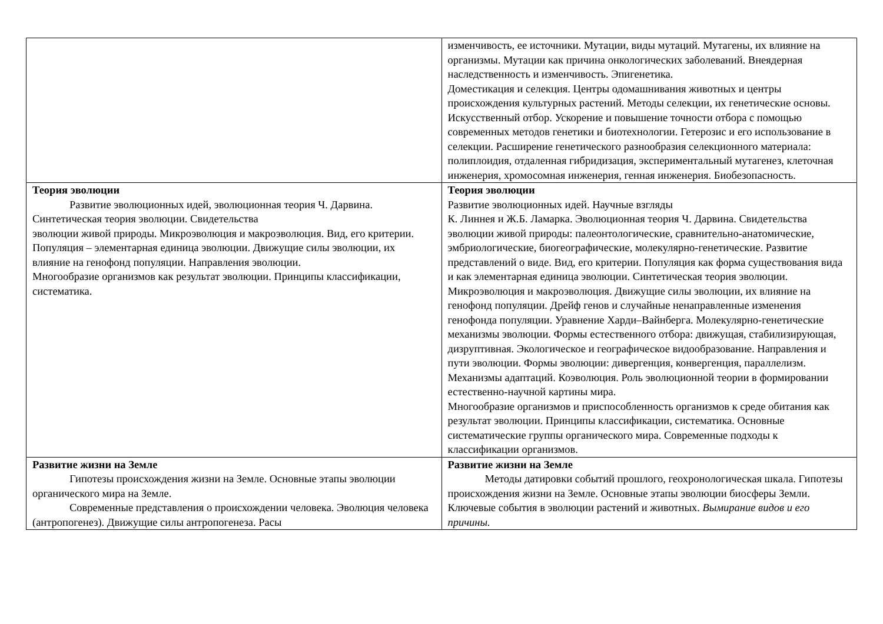| | изменчивость, ее источники. Мутации, виды мутаций. Мутагены, их влияние на организмы. Мутации как причина онкологических заболеваний. Внеядерная наследственность и изменчивость. Эпигенетика. Доместикация и селекция. Центры одомашнивания животных и центры происхождения культурных растений. Методы селекции, их генетические основы. Искусственный отбор. Ускорение и повышение точности отбора с помощью современных методов генетики и биотехнологии. Гетерозис и его использование в селекции. Расширение генетического разнообразия селекционного материала: полиплоидия, отдаленная гибридизация, экспериментальный мутагенез, клеточная инженерия, хромосомная инженерия, генная инженерия. Биобезопасность. |
| Теория эволюции Развитие эволюционных идей, эволюционная теория Ч. Дарвина. Синтетическая теория эволюции. Свидетельства эволюции живой природы. Микроэволюция и макроэволюция. Вид, его критерии. Популяция – элементарная единица эволюции. Движущие силы эволюции, их влияние на генофонд популяции. Направления эволюции. Многообразие организмов как результат эволюции. Принципы классификации, систематика. | Теория эволюции Развитие эволюционных идей. Научные взгляды К. Линнея и Ж.Б. Ламарка. Эволюционная теория Ч. Дарвина. Свидетельства эволюции живой природы: палеонтологические, сравнительно-анатомические, эмбриологические, биогеографические, молекулярно-генетические. Развитие представлений о виде. Вид, его критерии. Популяция как форма существования вида и как элементарная единица эволюции. Синтетическая теория эволюции. Микроэволюция и макроэволюция. Движущие силы эволюции, их влияние на генофонд популяции. Дрейф генов и случайные ненаправленные изменения генофонда популяции. Уравнение Харди–Вайнберга. Молекулярно-генетические механизмы эволюции. Формы естественного отбора: движущая, стабилизирующая, дизруптивная. Экологическое и географическое видообразование. Направления и пути эволюции. Формы эволюции: дивергенция, конвергенция, параллелизм. Механизмы адаптаций. Коэволюция. Роль эволюционной теории в формировании естественно-научной картины мира. Многообразие организмов и приспособленность организмов к среде обитания как результат эволюции. Принципы классификации, систематика. Основные систематические группы органического мира. Современные подходы к классификации организмов. |
| Развитие жизни на Земле Гипотезы происхождения жизни на Земле. Основные этапы эволюции органического мира на Земле. Современные представления о происхождении человека. Эволюция человека (антропогенез). Движущие силы антропогенеза. Расы | Развитие жизни на Земле Методы датировки событий прошлого, геохронологическая шкала. Гипотезы происхождения жизни на Земле. Основные этапы эволюции биосферы Земли. Ключевые события в эволюции растений и животных. Вымирание видов и его причины. |